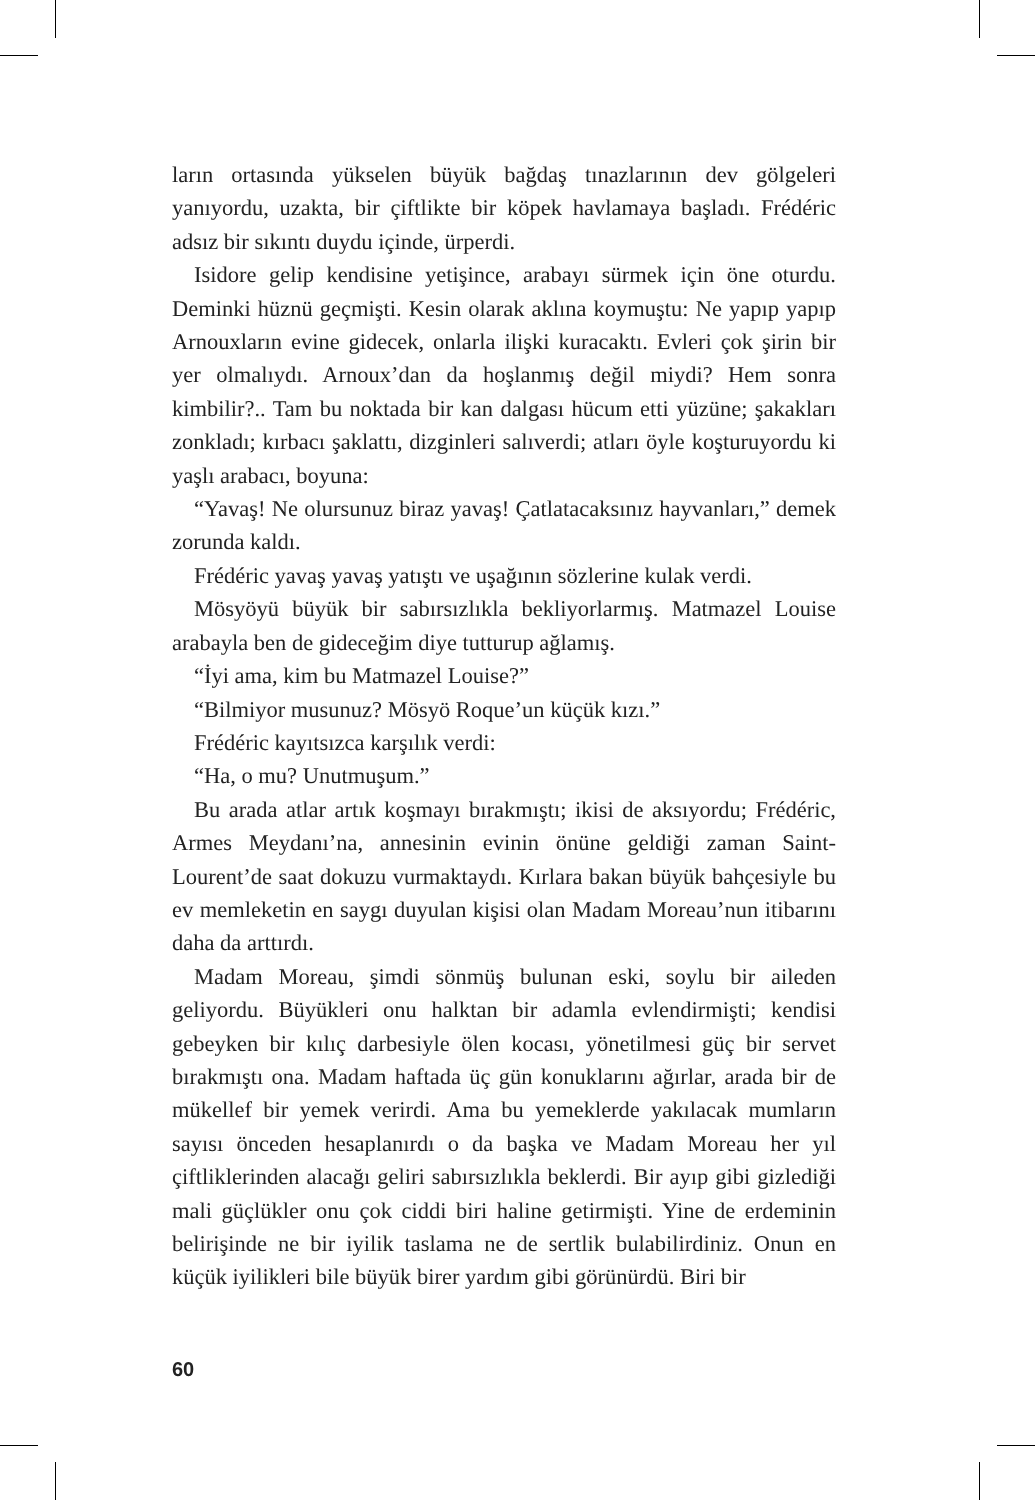ların ortasında yükselen büyük bağdaş tınazlarının dev gölgeleri yanıyordu, uzakta, bir çiftlikte bir köpek havlamaya başladı. Frédéric adsız bir sıkıntı duydu içinde, ürperdi.
Isidore gelip kendisine yetişince, arabayı sürmek için öne oturdu. Deminki hüznü geçmişti. Kesin olarak aklına koymuştu: Ne yapıp yapıp Arnouxların evine gidecek, onlarla ilişki kuracaktı. Evleri çok şirin bir yer olmalıydı. Arnoux’dan da hoşlanmış değil miydi? Hem sonra kimbilir?.. Tam bu noktada bir kan dalgası hücum etti yüzüne; şakakları zonkladı; kırbacı şaklattı, dizginleri salıverdi; atları öyle koşturuyordu ki yaşlı arabacı, boyuna:
“Yavaş! Ne olursunuz biraz yavaş! Çatlatacaksınız hayvanları,” demek zorunda kaldı.
Frédéric yavaş yavaş yatıştı ve uşağının sözlerine kulak verdi.
Mösyöyü büyük bir sabırsızlıkla bekliyorlarmış. Matmazel Louise arabayla ben de gideceğim diye tutturup ağlamış.
“İyi ama, kim bu Matmazel Louise?”
“Bilmiyor musunuz? Mösyö Roque’un küçük kızı.”
Frédéric kayıtsızca karşılık verdi:
“Ha, o mu? Unutmuşum.”
Bu arada atlar artık koşmayı bırakmıştı; ikisi de aksıyordu; Frédéric, Armes Meydanı’na, annesinin evinin önüne geldiği zaman Saint-Lourent’de saat dokuzu vurmaktaydı. Kırlara bakan büyük bahçesiyle bu ev memleketin en saygı duyulan kişisi olan Madam Moreau’nun itibarını daha da arttırdı.
Madam Moreau, şimdi sönmüş bulunan eski, soylu bir aileden geliyordu. Büyükleri onu halktan bir adamla evlendirmişti; kendisi gebeyken bir kılıç darbesiyle ölen kocası, yönetilmesi güç bir servet bırakmıştı ona. Madam haftada üç gün konuklarını ağırlar, arada bir de mükellef bir yemek verirdi. Ama bu yemeklerde yakılacak mumların sayısı önceden hesaplanırdı o da başka ve Madam Moreau her yıl çiftliklerinden alacağı geliri sabırsızlıkla beklerdi. Bir ayıp gibi gizlediği mali güçlükler onu çok ciddi biri haline getirmişti. Yine de erdeminin belirişinde ne bir iyilik taslama ne de sertlik bulabilirdiniz. Onun en küçük iyilikleri bile büyük birer yardım gibi görünürdü. Biri bir
60